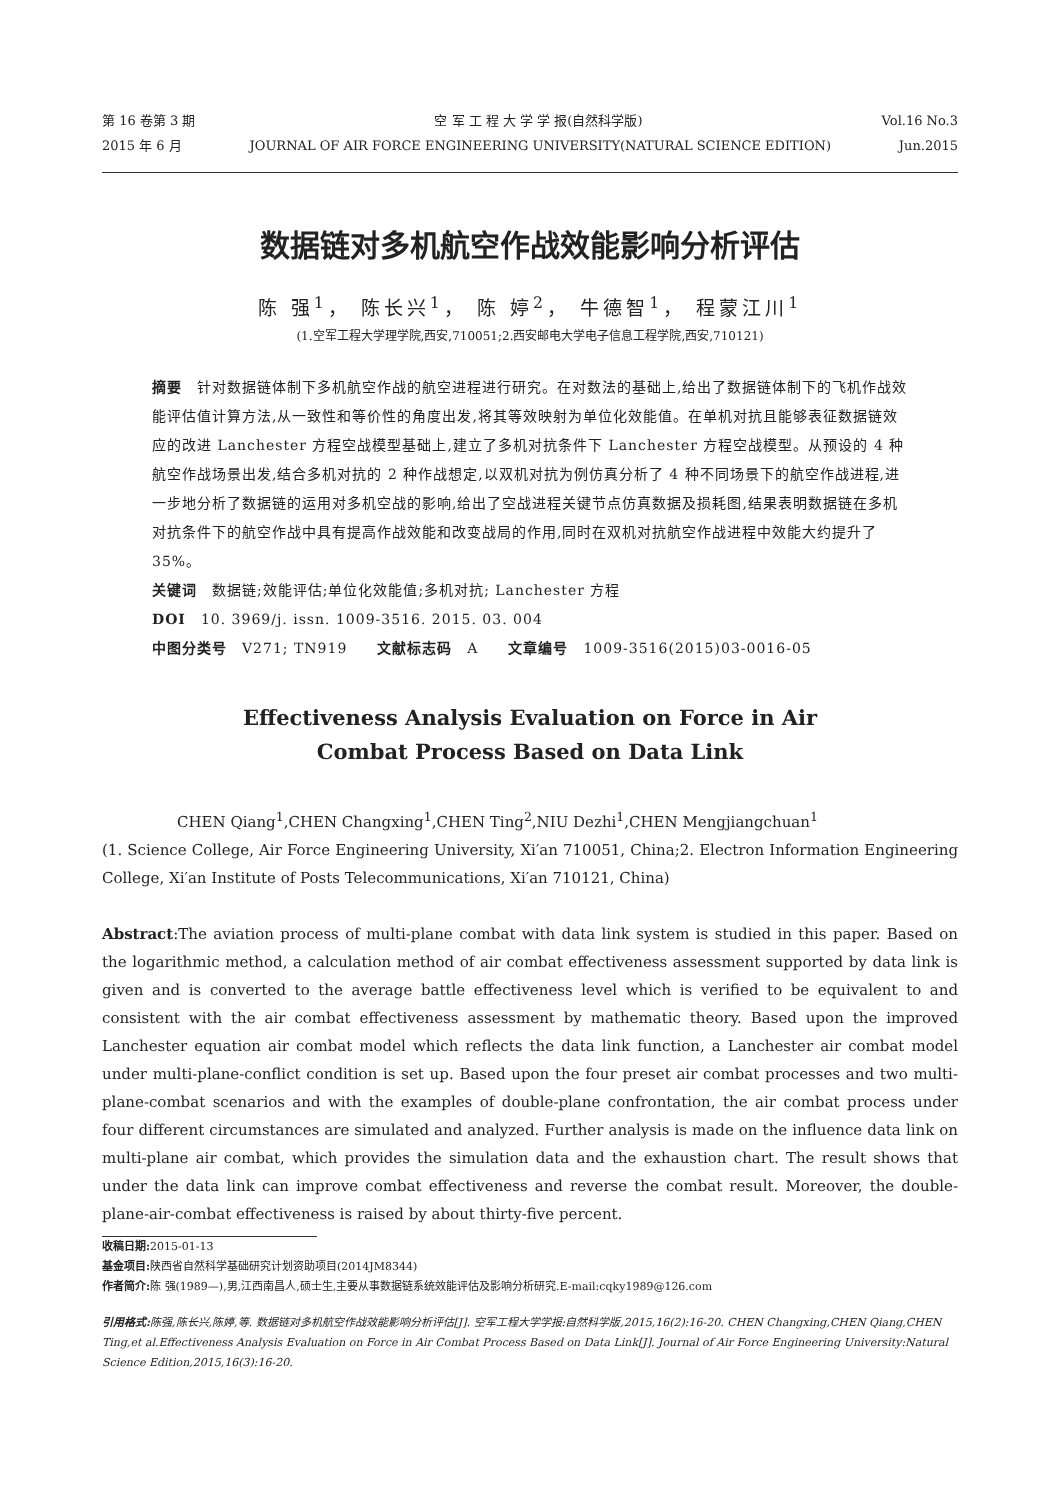第 16 卷第 3 期 空 军 工 程 大 学 学 报(自然科学版) Vol.16 No.3
2015 年 6 月 JOURNAL OF AIR FORCE ENGINEERING UNIVERSITY(NATURAL SCIENCE EDITION) Jun.2015
数据链对多机航空作战效能影响分析评估
陈 强<sup>1</sup>， 陈长兴<sup>1</sup>， 陈 婷<sup>2</sup>， 牛德智<sup>1</sup>， 程蒙江川<sup>1</sup>
(1.空军工程大学理学院,西安,710051;2.西安邮电大学电子信息工程学院,西安,710121)
摘要　针对数据链体制下多机航空作战的航空进程进行研究。在对数法的基础上,给出了数据链体制下的飞机作战效能评估值计算方法,从一致性和等价性的角度出发,将其等效映射为单位化效能值。在单机对抗且能够表征数据链效应的改进 Lanchester 方程空战模型基础上,建立了多机对抗条件下 Lanchester 方程空战模型。从预设的 4 种航空作战场景出发,结合多机对抗的 2 种作战想定,以双机对抗为例仿真分析了 4 种不同场景下的航空作战进程,进一步地分析了数据链的运用对多机空战的影响,给出了空战进程关键节点仿真数据及损耗图,结果表明数据链在多机对抗条件下的航空作战中具有提高作战效能和改变战局的作用,同时在双机对抗航空作战进程中效能大约提升了 35%。
关键词　数据链;效能评估;单位化效能值;多机对抗; Lanchester 方程
DOI　10. 3969/j. issn. 1009-3516. 2015. 03. 004
中图分类号　V271; TN919　　文献标志码　A　　文章编号　1009-3516(2015)03-0016-05
Effectiveness Analysis Evaluation on Force in Air
Combat Process Based on Data Link
CHEN Qiang<sup>1</sup>,CHEN Changxing<sup>1</sup>,CHEN Ting<sup>2</sup>,NIU Dezhi<sup>1</sup>,CHEN Mengjiangchuan<sup>1</sup>
(1. Science College, Air Force Engineering University, Xi′an 710051, China;2. Electron Information Engineering College, Xi′an Institute of Posts Telecommunications, Xi′an 710121, China)
Abstract:The aviation process of multi-plane combat with data link system is studied in this paper. Based on the logarithmic method, a calculation method of air combat effectiveness assessment supported by data link is given and is converted to the average battle effectiveness level which is verified to be equivalent to and consistent with the air combat effectiveness assessment by mathematic theory. Based upon the improved Lanchester equation air combat model which reflects the data link function, a Lanchester air combat model under multi-plane-conflict condition is set up. Based upon the four preset air combat processes and two multi-plane-combat scenarios and with the examples of double-plane confrontation, the air combat process under four different circumstances are simulated and analyzed. Further analysis is made on the influence data link on multi-plane air combat, which provides the simulation data and the exhaustion chart. The result shows that under the data link can improve combat effectiveness and reverse the combat result. Moreover, the double-plane-air-combat effectiveness is raised by about thirty-five percent.
收稿日期: 2015-01-13
基金项目: 陕西省自然科学基础研究计划资助项目(2014JM8344)
作者简介: 陈 强(1989—),男,江西南昌人,硕士生,主要从事数据链系统效能评估及影响分析研究.E-mail:cqky1989@126.com
引用格式: 陈强,陈长兴,陈婷,等. 数据链对多机航空作战效能影响分析评估[J]. 空军工程大学学报:自然科学版,2015,16(2):16-20. CHEN Changxing,CHEN Qiang,CHEN Ting,et al.Effectiveness Analysis Evaluation on Force in Air Combat Process Based on Data Link[J]. Journal of Air Force Engineering University:Natural Science Edition,2015,16(3):16-20.